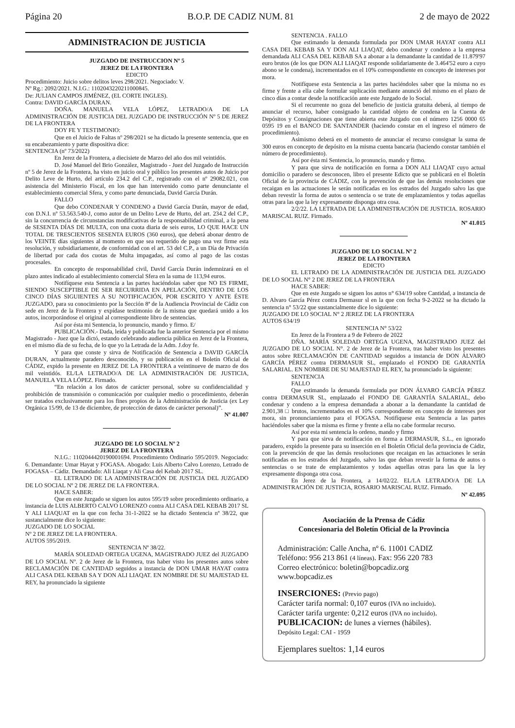Página 20 B.O.P. DE CADIZ NUM. 81 2 de mayo de 2022
ADMINISTRACION DE JUSTICIA
JUZGADO DE INSTRUCCION Nº 5
JEREZ DE LA FRONTERA
EDICTO
Procedimiento: Juicio sobre delitos leves 298/2021. Negociado: V.
Nº Rg.: 2092/2021. N.I.G.: 1102043220211000845.
De: JULIAN CAMPOS JIMÉNEZ, (EL CORTE INGLES).
Contra: DAVID GARCÍA DURAN.
DOÑA. MANUELA VELA LÓPEZ, LETRADO/A DE LA ADMINISTRACIÓN DE JUSTICIA DEL JUZGADO DE INSTRUCCIÓN Nº 5 DE JEREZ DE LA FRONTERA
DOY FE Y TESTIMONIO:
Que en el Juicio de Faltas nº 298/2021 se ha dictado la presente sentencia, que en su encabezamiento y parte dispositiva dice:
SENTENCIA (nº 73/2022)
En Jerez de la Frontera, a diecisiete de Marzo del año dos mil veintidós.
D. José Manuel del Brio González, Magistrado - Juez del Juzgado de Instrucción nº 5 de Jerez de la Frontera, ha visto en juicio oral y público los presentes autos de Juicio por Delito Leve de Hurto, del artículo 234.2 del C.P., registrado con el nº 29082.021, con asistencia del Ministerio Fiscal, en los que han intervenido como parte denunciante el establecimiento comercial Sfera, y como parte denunciada, David García Durán.
FALLO
Que debo CONDENAR Y CONDENO a David García Durán, mayor de edad, con D.N.I. nº 53.563.540-J, como autor de un Delito Leve de Hurto, del art. 234.2 del C.P., sin la concurrencia de circunstancias modificativas de la responsabilidad criminal, a la pena de SESENTA DÍAS DE MULTA, con una cuota diaria de seis euros, LO QUE HACE UN TOTAL DE TRESCIENTOS SESENTA EUROS (360 euros), que deberá abonar dentro de los VEINTE días siguientes al momento en que sea requerido de pago una vez firme esta resolución, y subsidiariamente, de conformidad con el art. 53 del C.P., a un Día de Privación de libertad por cada dos cuotas de Multa impagadas, así como al pago de las costas procesales.
En concepto de responsabilidad civil, David García Durán indemnizará en el plazo antes indicado al establecimiento comercial Sfera en la suma de 113,94 euros.
Notifíquese esta Sentencia a las partes haciéndolas saber que NO ES FIRME, SIENDO SUSCEPTIBLE DE SER RECURRIDA EN APELACIÓN, DENTRO DE LOS CINCO DÍAS SIGUIENTES A SU NOTIFICACIÓN, POR ESCRITO Y ANTE ÉSTE JUZGADO, para su conocimiento por la Sección 8ª de la Audiencia Provincial de Cádiz con sede en Jerez de la Frontera y expídase testimonio de la misma que quedará unido a los autos, incorporándose el original al correspondiente libro de sentencias.
Así por ésta mi Sentencia, lo pronuncio, mando y firmo. E/
PUBLICACIÓN.- Dada, leída y publicada fue la anterior Sentencia por el mismo Magistrado - Juez que la dictó, estando celebrando audiencia pública en Jerez de la Frontera, en el mismo día de su fecha, de lo que yo la Letrada de la Adm. J.doy fe.
Y para que conste y sirva de Notificación de Sentencia a DAVID GARCÍA DURAN, actualmente paradero desconocido, y su publicación en el Boletín Oficial de CÁDIZ, expido la presente en JEREZ DE LA FRONTERA a veintinueve de marzo de dos mil veintidós. EL/LA LETRADO/A DE LA ADMINISTRACIÓN DE JUSTICIA, MANUELA VELA LÓPEZ. Firmado.
“En relación a los datos de carácter personal, sobre su confidencialidad y prohibición de transmisión o comunicación por cualquier medio o procedimiento, deberán ser tratados exclusivamente para los fines propios de la Administración de Justicia (ex Ley Orgánica 15/99, de 13 de diciembre, de protección de datos de carácter personal)”.
Nº 41.007
JUZGADO DE LO SOCIAL Nº 2
JEREZ DE LA FRONTERA
N.I.G.: 1102044420190001694. Procedimiento Ordinario 595/2019. Negociado: 6. Demandante: Umar Hayat y FOGASA. Abogado: Luis Alberto Calvo Lorenzo, Letrado de FOGASA – Cádiz. Demandado: Ali Liaqat y Ali Casa del Kebab 2017 SL.
EL LETRADO DE LA ADMINISTRACIÓN DE JUSTICIA DEL JUZGADO DE LO SOCIAL Nº 2 DE JEREZ DE LA FRONTERA.
HACE SABER:
Que en este Juzgado se siguen los autos 595/19 sobre procedimiento ordinario, a instancia de LUIS ALBERTO CALVO LORENZO contra ALI CASA DEL KEBAB 2017 SL Y ALI LIAQUAT en la que con fecha 31-1-2022 se ha dictado Sentencia nº 38/22, que sustancialmente dice lo siguiente:
JUZGADO DE LO SOCIAL
Nº 2 DE JEREZ DE LA FRONTERA.
AUTOS 595/2019.
SENTENCIA Nº 38/22.
MARÍA SOLEDAD ORTEGA UGENA, MAGISTRADO JUEZ del JUZGADO DE LO SOCIAL Nº. 2 de Jerez de la Frontera, tras haber visto los presentes autos sobre RECLAMACIÓN DE CANTIDAD seguidos a instancia de DON UMAR HAYAT contra ALI CASA DEL KEBAB SA Y DON ALI LIAQAT. EN NOMBRE DE SU MAJESTAD EL REY, ha pronunciado la siguiente
SENTENCIA . FALLO
Que estimando la demanda formulada por DON UMAR HAYAT contra ALI CASA DEL KEBAB SA Y DON ALI LIAQAT, debo condenar y condeno a la empresa demandada ALI CASA DEL KEBAB SA a abonar a la demandante la cantidad de 11.879'97 euro brutos (de los que DON ALI LIAQAT responde solidariamente de 3.464'52 euro a cuyo abono se le condena), incrementados en el 10% correspondiente en concepto de intereses por mora.
Notifíquese esta Sentencia a las partes haciéndoles saber que la misma no es firme y frente a ella cabe formular suplicación mediante anunció del mismo en el plazo de cinco días a contar desde la notificación ante este Juzgado de lo Social.
Si el recurrente no goza del beneficio de justicia gratuita deberá, al tiempo de anunciar el recurso, haber consignado la cantidad objeto de condena en la Cuenta de Depósitos y Consignaciones que tiene abierta este Juzgado con el número 1256 0000 65 0595 19 en el BANCO DE SANTANDER (haciendo constar en el ingreso el número de procedimiento).
Asimismo deberá en el momento de anunciar el recurso consignar la suma de 300 euros en concepto de depósito en la misma cuenta bancaria (haciendo constar también el número de procedimiento).
Así por ésta mi Sentencia, lo pronuncio, mando y firmo.
Y para que sirva de notificación en forma a DON ALI LIAQAT cuyo actual domicilio o paradero se desconocen, libro el presente Edicto que se publicará en el Boletín Oficial de la provincia de CÁDIZ, con la prevención de que las demás resoluciones que recaigan en las actuaciones le serán notificadas en los estrados del Juzgado salvo las que deban revestir la forma de autos o sentencia o se trate de emplazamientos y todas aquellas otras para las que la ley expresamente disponga otra cosa.
2/2/22. LA LETRADA DE LA ADMINISTRACIÓN DE JUSTICIA. ROSARIO MARISCAL RUIZ. Firmado.
Nº 41.015
JUZGADO DE LO SOCIAL Nº 2
JEREZ DE LA FRONTERA
EDICTO
EL LETRADO DE LA ADMINISTRACIÓN DE JUSTICIA DEL JUZGADO DE LO SOCIAL N° 2 DE JEREZ DE LA FRONTERA
HACE SABER:
Que en este Juzgado se siguen los autos n° 634/19 sobre Cantidad, a instancia de D. Alvaro García Pérez contra Dermasur sl en la que con fecha 9-2-2022 se ha dictado la sentencia n° 53/22 que sustancialmente dice lo siguiente:
JUZGADO DE LO SOCIAL N° 2 JEREZ DE LA FRONTERA
AUTOS 634/19
SENTENCIA N° 53/22
En Jerez de la Frontera a 9 de Febrero de 2022
DÑA. MARÍA SOLEDAD ORTEGA UGENA, MAGISTRADO JUEZ del JUZGADO DE LO SOCIAL N°. 2 de Jerez de la Frontera, tras haber visto los presentes autos sobre RECLAMACIÓN DE CANTIDAD seguidos a instancia de DON ÁLVARO GARCÍA PÉREZ contra DERMASUR SL, emplazado el FONDO DE GARANTÍA SALARIAL. EN NOMBRE DE SU MAJESTAD EL REY, ha pronunciado la siguiente:
SENTENCIA
FALLO
Que estimando la demanda formulada por DON ÁLVARO GARCÍA PÉREZ contra DERMASUR SL, emplazado el FONDO DE GARANTÍA SALARIAL, debo condenar y condeno a la empresa demandada a abonar a la demandante la cantidad de 2.901,38 □ brutos, incrementados en el 10% correspondiente en concepto de intereses por mora, sin pronunciamiento para el FOGASA. Notifíquese esta Sentencia a las partes haciéndoles saber que la misma es firme y frente a ella no cabe formular recurso.
Así por esta mi sentencia lo ordeno, mando y firmo
Y para que sirva de notificación en forma a DERMASUR, S.L., en ignorado paradero, expido la presente para su inserción en el Boletín Oficial de/la provincia de Cádiz, con la prevención de que las demás resoluciones que recaigan en las actuaciones le serán notificadas en los estrados del Juzgado, salvo las que deban revestir la forma de autos o sentencias o se trate de emplazamientos y todas aquellas otras para las que la ley expresamente disponga otra cosa.
En Jerez de la Frontera, a 14/02/22. EL/LA LETRADO/A DE LA ADMINISTRACIÓN DE JUSTICIA, ROSARIO MARISCAL RUIZ. Firmado.
Nº 42.095
Asociación de la Prensa de Cádiz
Concesionaria del Boletín Oficial de la Provincia
Administración: Calle Ancha, nº 6. 11001 CADIZ
Teléfono: 956 213 861 (4 líneas). Fax: 956 220 783
Correo electrónico: boletin@bopcadiz.org
www.bopcadiz.es
INSERCIONES: (Previo pago)
Carácter tarifa normal: 0,107 euros (IVA no incluido).
Carácter tarifa urgente: 0,212 euros (IVA no incluido).
PUBLICACION: de lunes a viernes (hábiles).
Depósito Legal: CAI - 1959
Ejemplares sueltos: 1,14 euros